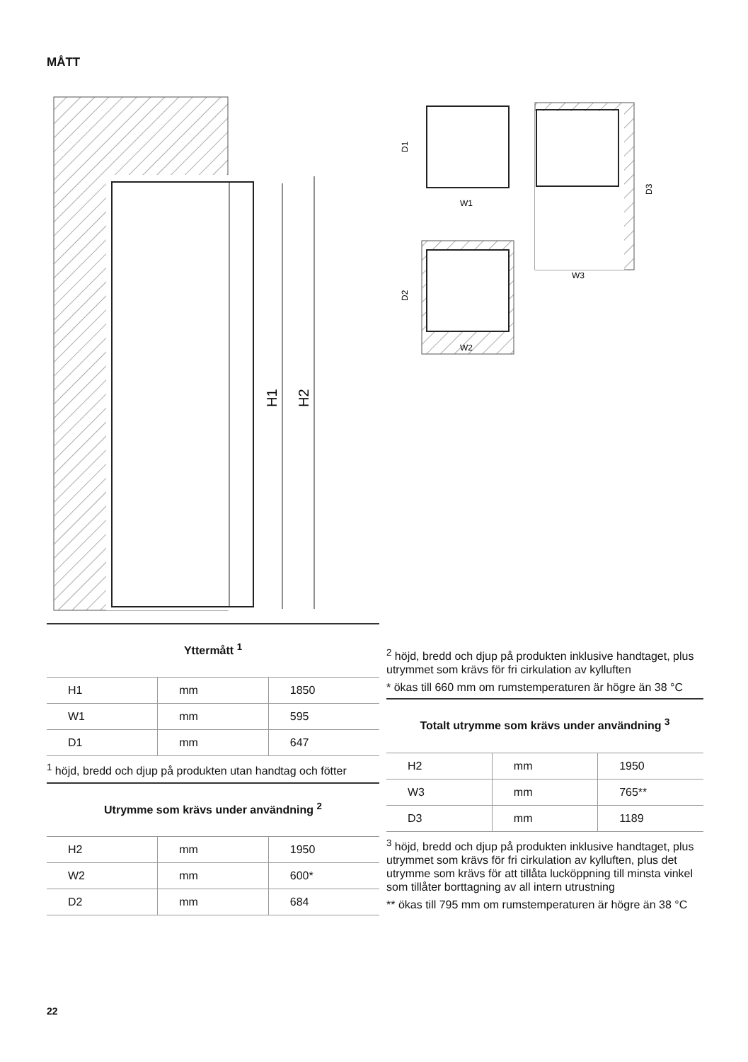MÅTT
H1
H2
D1
W1
D2
W2
D3
W3
Yttermått <sup>1</sup>
| H1 | mm | 1850 |
| W1 | mm | 595 |
| D1 | mm | 647 |
<sup>1</sup> höjd, bredd och djup på produkten utan handtag och fötter
Utrymme som krävs under användning <sup>2</sup>
| H2 | mm | 1950 |
| W2 | mm | 600* |
| D2 | mm | 684 |
<sup>2</sup> höjd, bredd och djup på produkten inklusive handtaget, plus utrymmet som krävs för fri cirkulation av kylluften
* ökas till 660 mm om rumstemperaturen är högre än 38 °C
Totalt utrymme som krävs under användning <sup>3</sup>
| H2 | mm | 1950 |
| W3 | mm | 765** |
| D3 | mm | 1189 |
<sup>3</sup> höjd, bredd och djup på produkten inklusive handtaget, plus utrymmet som krävs för fri cirkulation av kylluften, plus det utrymme som krävs för att tillåta lucköppning till minsta vinkel som tillåter borttagning av all intern utrustning
** ökas till 795 mm om rumstemperaturen är högre än 38 °C
22